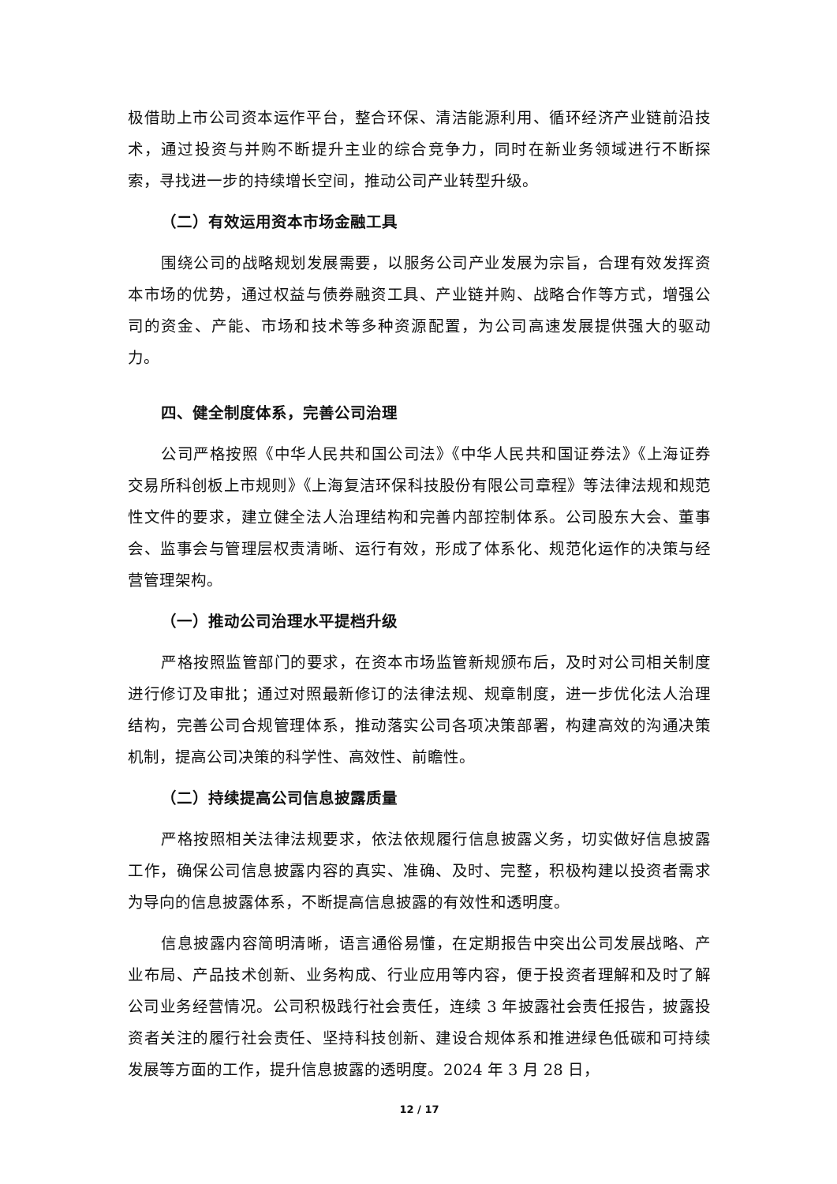极借助上市公司资本运作平台，整合环保、清洁能源利用、循环经济产业链前沿技术，通过投资与并购不断提升主业的综合竞争力，同时在新业务领域进行不断探索，寻找进一步的持续增长空间，推动公司产业转型升级。
（二）有效运用资本市场金融工具
围绕公司的战略规划发展需要，以服务公司产业发展为宗旨，合理有效发挥资本市场的优势，通过权益与债券融资工具、产业链并购、战略合作等方式，增强公司的资金、产能、市场和技术等多种资源配置，为公司高速发展提供强大的驱动力。
四、健全制度体系，完善公司治理
公司严格按照《中华人民共和国公司法》《中华人民共和国证券法》《上海证券交易所科创板上市规则》《上海复洁环保科技股份有限公司章程》等法律法规和规范性文件的要求，建立健全法人治理结构和完善内部控制体系。公司股东大会、董事会、监事会与管理层权责清晰、运行有效，形成了体系化、规范化运作的决策与经营管理架构。
（一）推动公司治理水平提档升级
严格按照监管部门的要求，在资本市场监管新规颁布后，及时对公司相关制度进行修订及审批；通过对照最新修订的法律法规、规章制度，进一步优化法人治理结构，完善公司合规管理体系，推动落实公司各项决策部署，构建高效的沟通决策机制，提高公司决策的科学性、高效性、前瞻性。
（二）持续提高公司信息披露质量
严格按照相关法律法规要求，依法依规履行信息披露义务，切实做好信息披露工作，确保公司信息披露内容的真实、准确、及时、完整，积极构建以投资者需求为导向的信息披露体系，不断提高信息披露的有效性和透明度。
信息披露内容简明清晰，语言通俗易懂，在定期报告中突出公司发展战略、产业布局、产品技术创新、业务构成、行业应用等内容，便于投资者理解和及时了解公司业务经营情况。公司积极践行社会责任，连续 3 年披露社会责任报告，披露投资者关注的履行社会责任、坚持科技创新、建设合规体系和推进绿色低碳和可持续发展等方面的工作，提升信息披露的透明度。2024 年 3 月 28 日，
12 / 17